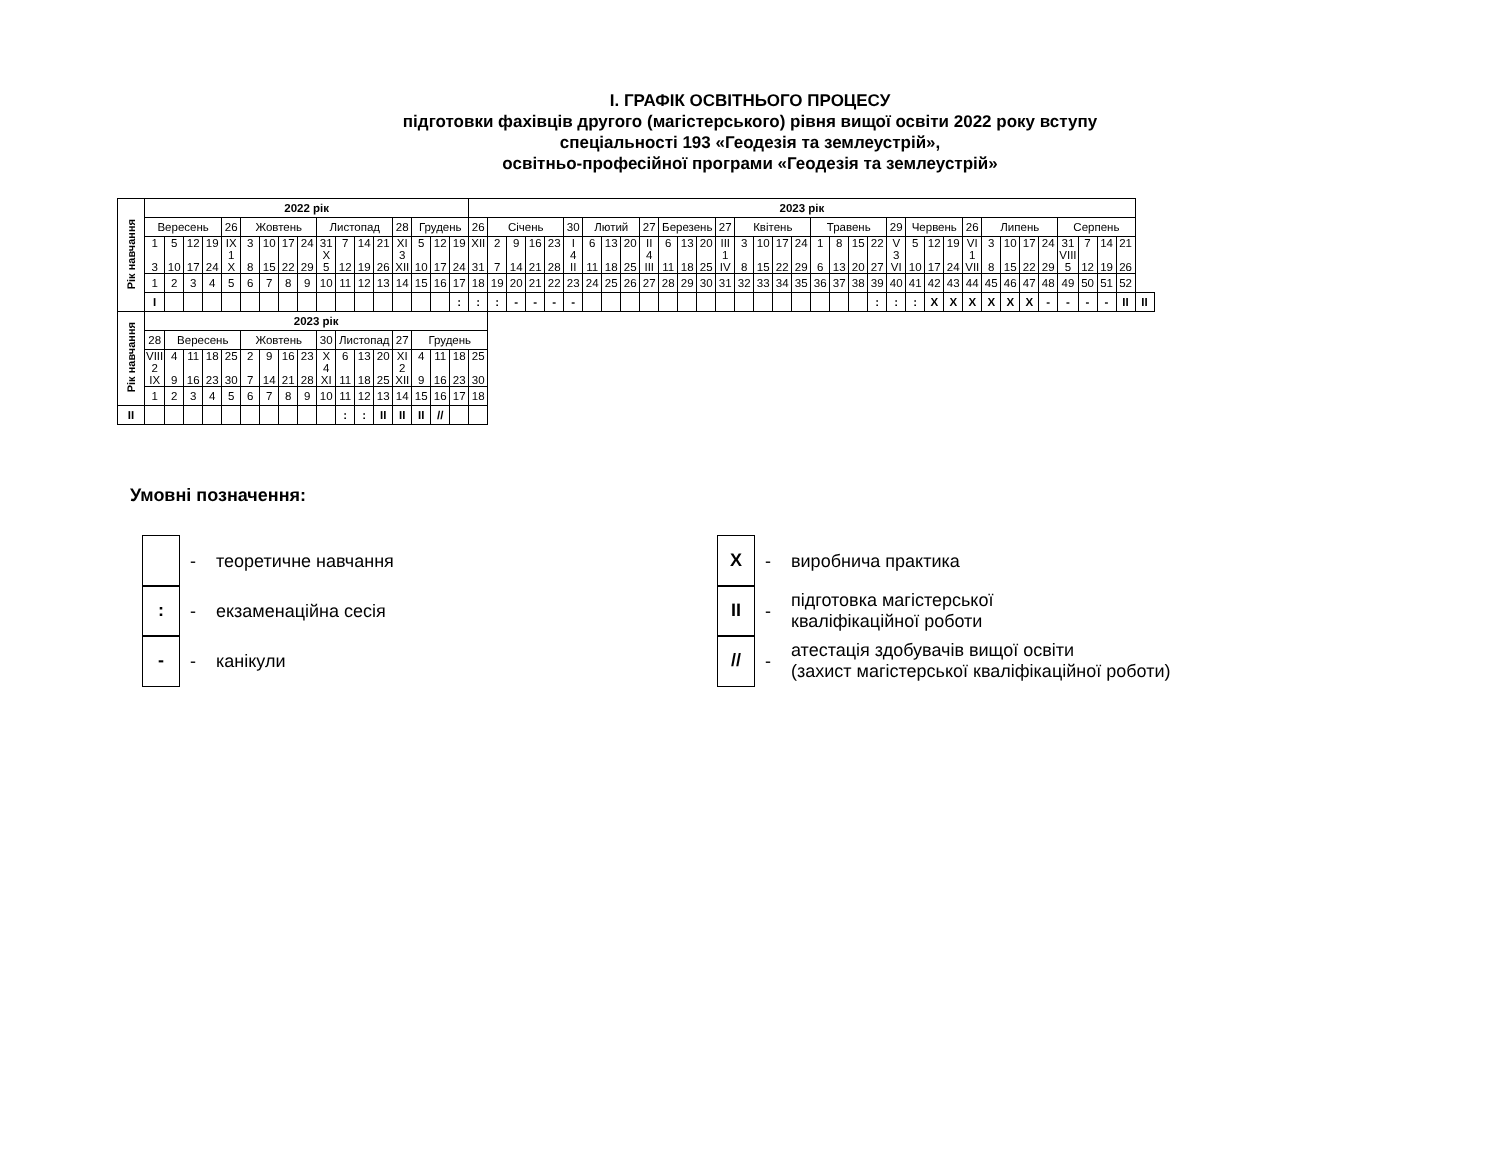І. ГРАФІК ОСВІТНЬОГО ПРОЦЕСУ
підготовки фахівців другого (магістерського) рівня вищої освіти 2022 року вступу
спеціальності 193 «Геодезія та землеустрій»,
освітньо-професійної програми «Геодезія та землеустрій»
| Рік навчання | 2022 рік | | | | | | | | | | | | | | | | | 2023 рік | | | | | | | | | | | | | | | | | | | | | | | | | | | | | | | | | | | |
| | Вересень | | | | 26 | Жовтень | | | | Листопад | | | | 28 | Грудень | | | 26 | Січень | | | | 30 | Лютий | | | 27 | Березень | | | 27 | Квітень | | | | Травень | | | | 29 | Червень | | | 26 | Липень | | | | Серпень | | | | |
| | 1 3 | 5 10 | 12 17 | 19 24 | IX 1 X | 3 8 | 10 15 | 17 22 | 24 29 | 31 X 5 | 7 12 | 14 19 | 21 26 | XI 3 XII | 5 10 | 12 17 | 19 24 | XII 31 | 2 7 | 9 14 | 16 21 | 23 28 | I 4 II | 6 11 | 13 18 | 20 25 | II 4 III | 6 11 | 13 18 | 20 25 | III 1 IV | 3 8 | 10 15 | 17 22 | 24 29 | 1 6 | 8 13 | 15 20 | 22 27 | V 3 VI | 5 10 | 12 17 | 19 24 | VI 1 VII | 3 8 | 10 15 | 17 22 | 24 29 | 31 VIII 5 | 7 12 | 14 19 | 21 26 | |
| | 1 | 2 | 3 | 4 | 5 | 6 | 7 | 8 | 9 | 10 | 11 | 12 | 13 | 14 | 15 | 16 | 17 | 18 | 19 | 20 | 21 | 22 | 23 | 24 | 25 | 26 | 27 | 28 | 29 | 30 | 31 | 32 | 33 | 34 | 35 | 36 | 37 | 38 | 39 | 40 | 41 | 42 | 43 | 44 | 45 | 46 | 47 | 48 | 49 | 50 | 51 | 52 | |
| | I | | | | | | | | | | | | | | | | : | : | : | - | - | - | - | | | | | | | | | | | | | | | | : | : | : | X | X | X | X | X | X | - | - | - | - | II | II |
| Рік навчання | 2023 рік | | | | | | | | | | | | | | | | | | | | | | | | | | | | | | | | | | | | | | | | | | | | | | | | | | | | |
| | 28 | Вересень | | | | Жовтень | | | | 30 | Листопад | | | 27 | Грудень | | | | | | | | | | | | | | | | | | | | | | | | | | | | | | | | | | | | | | |
| | VIII 2 IX | 4 9 | 11 16 | 18 23 | 25 30 | 2 7 | 9 14 | 16 21 | 23 28 | X 4 XI | 6 11 | 13 18 | 20 25 | XI 2 XII | 4 9 | 11 16 | 18 23 | 25 30 | | | | | | | | | | | | | | | | | | | | | | | | | | | | | | | | | | | |
| | 1 | 2 | 3 | 4 | 5 | 6 | 7 | 8 | 9 | 10 | 11 | 12 | 13 | 14 | 15 | 16 | 17 | 18 | | | | | | | | | | | | | | | | | | | | | | | | | | | | | | | | | | | |
| II | | | | | | | | | | | : | : | II | II | II | // | | | | | | | | | | | | | | | | | | | | | | | | | | | | | | | | | | | | | |
Умовні позначення:
- теоретичне навчання
:
- екзаменаційна сесія
-
- канікули
X
- виробнича практика
II
- підготовка магістерської
кваліфікаційної роботи
//
- атестація здобувачів вищої освіти
(захист магістерської кваліфікаційної роботи)